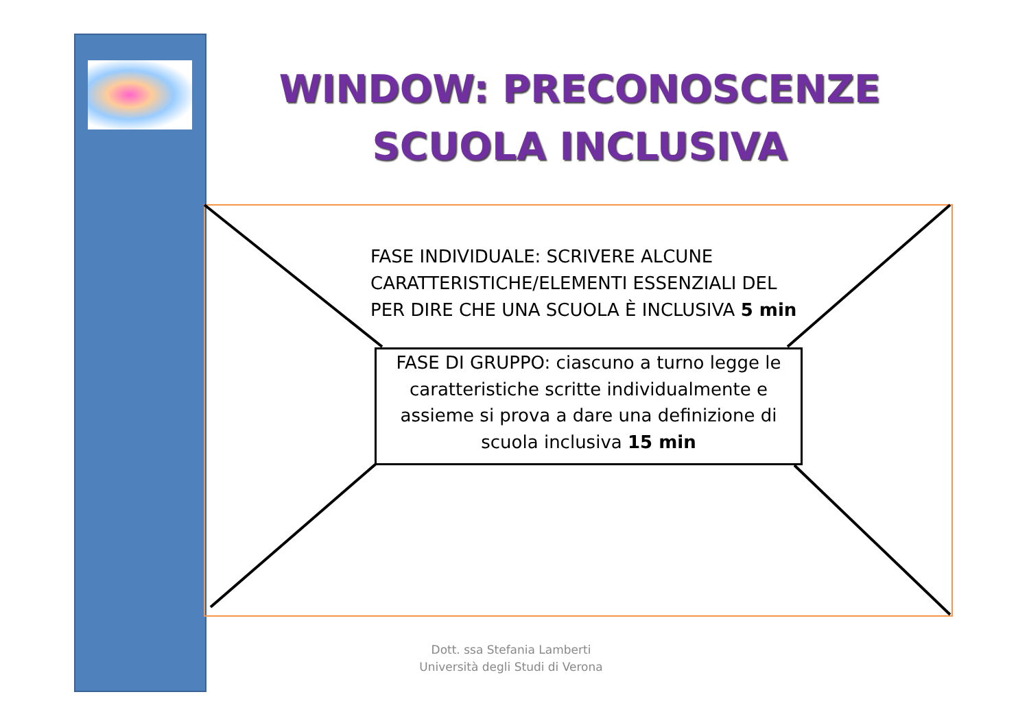WINDOW: PRECONOSCENZE
SCUOLA INCLUSIVA
FASE INDIVIDUALE: SCRIVERE ALCUNE
CARATTERISTICHE/ELEMENTI ESSENZIALI DEL
PER DIRE CHE UNA SCUOLA È INCLUSIVA 5 min
FASE DI GRUPPO: ciascuno a turno legge le caratteristiche scritte individualmente e assieme si prova a dare una definizione di scuola inclusiva 15 min
Dott. ssa Stefania Lamberti
Università degli Studi di Verona